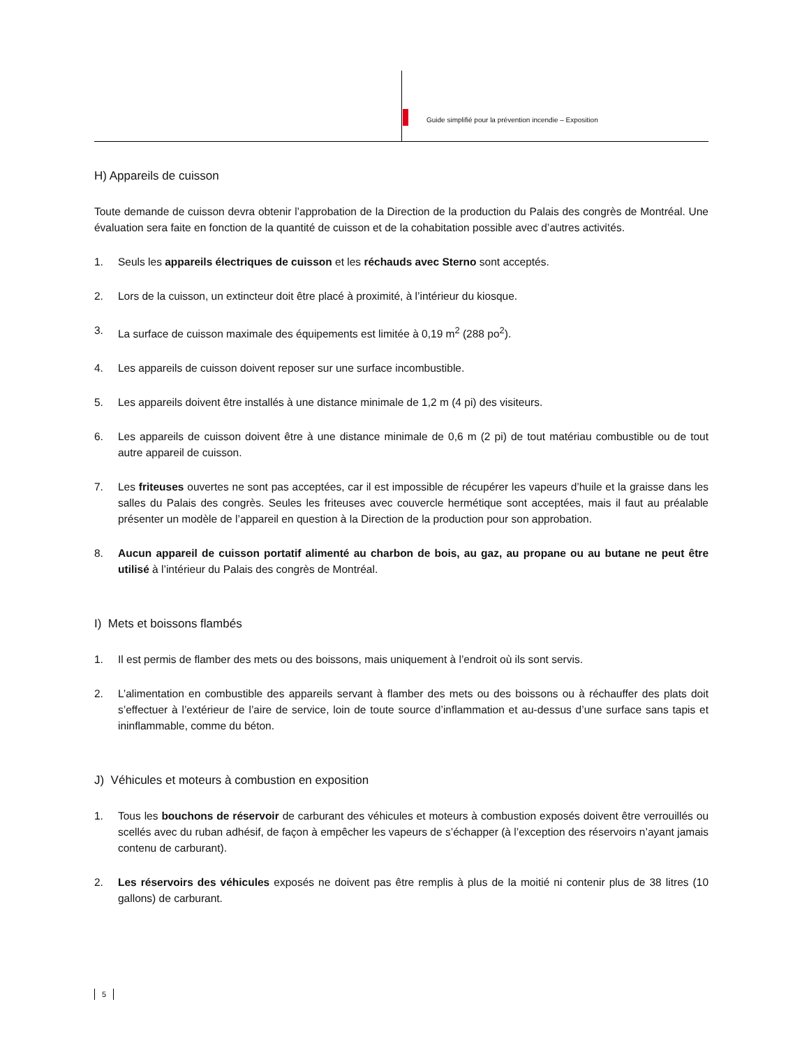Guide simplifié pour la prévention incendie – Exposition
H) Appareils de cuisson
Toute demande de cuisson devra obtenir l’approbation de la Direction de la production du Palais des congrès de Montréal. Une évaluation sera faite en fonction de la quantité de cuisson et de la cohabitation possible avec d’autres activités.
1. Seuls les appareils électriques de cuisson et les réchauds avec Sterno sont acceptés.
2. Lors de la cuisson, un extincteur doit être placé à proximité, à l’intérieur du kiosque.
3. La surface de cuisson maximale des équipements est limitée à 0,19 m<sup>2</sup> (288 po<sup>2</sup>).
4. Les appareils de cuisson doivent reposer sur une surface incombustible.
5. Les appareils doivent être installés à une distance minimale de 1,2 m (4 pi) des visiteurs.
6. Les appareils de cuisson doivent être à une distance minimale de 0,6 m (2 pi) de tout matériau combustible ou de tout autre appareil de cuisson.
7. Les friteuses ouvertes ne sont pas acceptées, car il est impossible de récupérer les vapeurs d’huile et la graisse dans les salles du Palais des congrès. Seules les friteuses avec couvercle hermétique sont acceptées, mais il faut au préalable présenter un modèle de l’appareil en question à la Direction de la production pour son approbation.
8. Aucun appareil de cuisson portatif alimenté au charbon de bois, au gaz, au propane ou au butane ne peut être utilisé à l’intérieur du Palais des congrès de Montréal.
I) Mets et boissons flambés
1. Il est permis de flamber des mets ou des boissons, mais uniquement à l’endroit où ils sont servis.
2. L’alimentation en combustible des appareils servant à flamber des mets ou des boissons ou à réchauffer des plats doit s’effectuer à l’extérieur de l’aire de service, loin de toute source d’inflammation et au-dessus d’une surface sans tapis et ininflammable, comme du béton.
J) Véhicules et moteurs à combustion en exposition
1. Tous les bouchons de réservoir de carburant des véhicules et moteurs à combustion exposés doivent être verrouillés ou scellés avec du ruban adhésif, de façon à empêcher les vapeurs de s’échapper (à l’exception des réservoirs n’ayant jamais contenu de carburant).
2. Les réservoirs des véhicules exposés ne doivent pas être remplis à plus de la moitié ni contenir plus de 38 litres (10 gallons) de carburant.
5